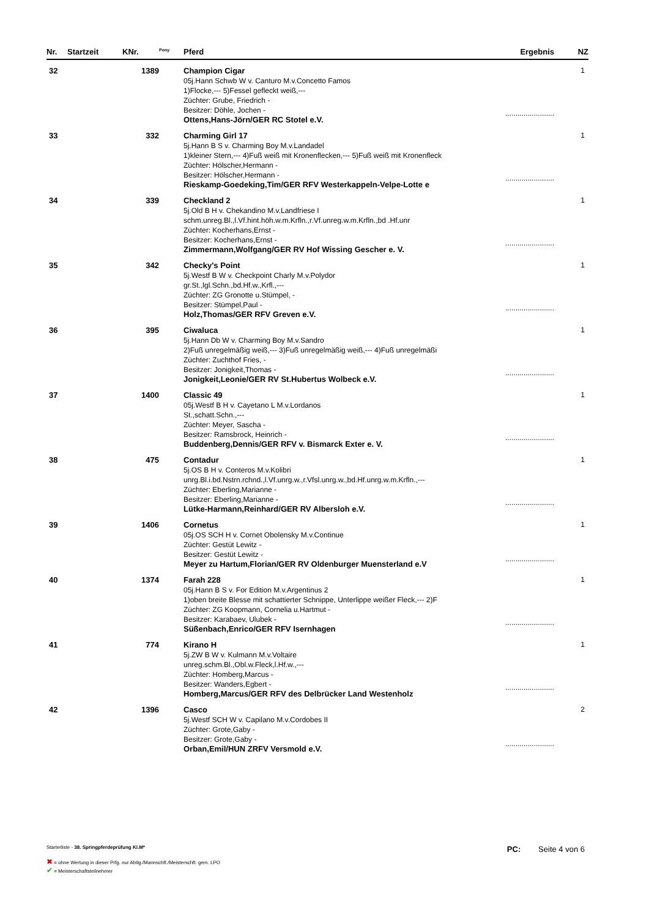| Nr. | Startzeit | KNr. | <sup>Pony</sup> | Pferd | Ergebnis | NZ |
| --- | --- | --- | --- | --- | --- | --- |
| 32 | | 1389 | | Champion Cigar 05j.Hann Schwb W v. Canturo M.v.Concetto Famos 1)Flocke,--- 5)Fessel gefleckt weiß,--- Züchter: Grube, Friedrich - Besitzer: Döhle, Jochen - Ottens,Hans-Jörn/GER RC Stotel e.V. | ........................ | 1 |
| 33 | | 332 | | Charming Girl 17 5j.Hann B S v. Charming Boy M.v.Landadel 1)kleiner Stern,--- 4)Fuß weiß mit Kronenflecken,--- 5)Fuß weiß mit Kronenfleck Züchter: Hölscher,Hermann - Besitzer: Hölscher,Hermann - Rieskamp-Goedeking,Tim/GER RFV Westerkappeln-Velpe-Lotte e | ........................ | 1 |
| 34 | | 339 | | Checkland 2 5j.Old B H v. Chekandino M.v.Landfriese I schm.unreg.Bl.,l.Vf.hint.höh.w.m.Krfln.,r.Vf.unreg.w.m.Krfln.,bd .Hf.unr Züchter: Kocherhans,Ernst - Besitzer: Kocherhans,Ernst - Zimmermann,Wolfgang/GER RV Hof Wissing Gescher e. V. | ........................ | 1 |
| 35 | | 342 | | Checky's Point 5j.Westf B W v. Checkpoint Charly M.v.Polydor gr.St.,lgl.Schn.,bd.Hf.w.,Krfl.,--- Züchter: ZG Gronotte u.Stümpel, - Besitzer: Stümpel,Paul - Holz,Thomas/GER RFV Greven e.V. | ........................ | 1 |
| 36 | | 395 | | Ciwaluca 5j.Hann Db W v. Charming Boy M.v.Sandro 2)Fuß unregelmäßig weiß,--- 3)Fuß unregelmäßig weiß,--- 4)Fuß unregelmäßi Züchter: Zuchthof Fries, - Besitzer: Jonigkeit,Thomas - Jonigkeit,Leonie/GER RV St.Hubertus Wolbeck e.V. | ........................ | 1 |
| 37 | | 1400 | | Classic 49 05j.Westf B H v. Cayetano L M.v.Lordanos St.,schatt.Schn.,--- Züchter: Meyer, Sascha - Besitzer: Ramsbrock, Heinrich - Buddenberg,Dennis/GER RFV v. Bismarck Exter e. V. | ........................ | 1 |
| 38 | | 475 | | Contadur 5j.OS B H v. Conteros M.v.Kolibri unrg.Bl.i.bd.Nstrn.rchnd.,l.Vf.unrg.w.,r.Vfsl.unrg.w.,bd.Hf.unrg.w.m.Krfln.,--- Züchter: Eberling,Marianne - Besitzer: Eberling,Marianne - Lütke-Harmann,Reinhard/GER RV Albersloh e.V. | ........................ | 1 |
| 39 | | 1406 | | Cornetus 05j.OS SCH H v. Cornet Obolensky M.v.Continue Züchter: Gestüt Lewitz - Besitzer: Gestüt Lewitz - Meyer zu Hartum,Florian/GER RV Oldenburger Muensterland e.V | ........................ | 1 |
| 40 | | 1374 | | Farah 228 05j.Hann B S v. For Edition M.v.Argentinus 2 1)oben breite Blesse mit schattierter Schnippe, Unterlippe weißer Fleck,--- 2)F Züchter: ZG Koopmann, Cornelia u.Hartmut - Besitzer: Karabaev, Ulubek - Süßenbach,Enrico/GER RFV Isernhagen | ........................ | 1 |
| 41 | | 774 | | Kirano H 5j.ZW B W v. Kulmann M.v.Voltaire unreg.schm.Bl.,Obl.w.Fleck,l.Hf.w.,--- Züchter: Homberg,Marcus - Besitzer: Wanders,Egbert - Homberg,Marcus/GER RFV des Delbrücker Land Westenholz | ........................ | 1 |
| 42 | | 1396 | | Casco 5j.Westf SCH W v. Capilano M.v.Cordobes II Züchter: Grote,Gaby - Besitzer: Grote,Gaby - Orban,Emil/HUN ZRFV Versmold e.V. | ........................ | 2 |
Starterliste - 38. Springpferdeprüfung Kl.M*
PC: Seite 4 von 6
✖ = ohne Wertung in dieser Prfg. nur Abtlg./Mannschft./Meisterschft. gem. LPO
✔ = Meisterschaftsteilnehmer